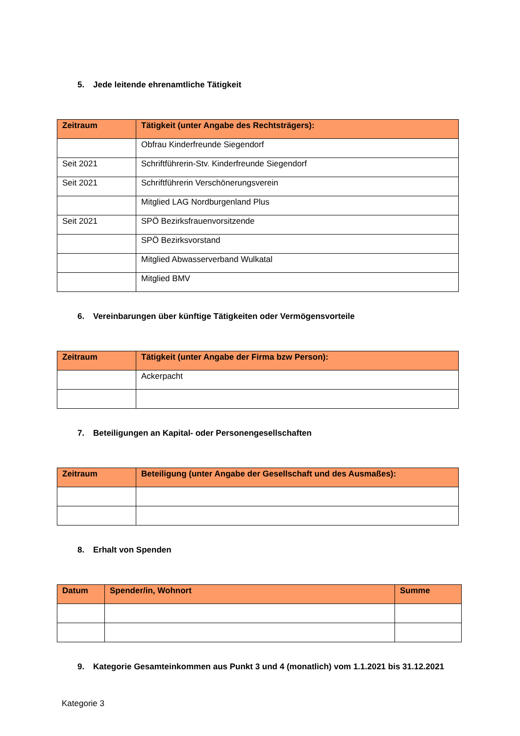5. Jede leitende ehrenamtliche Tätigkeit
| Zeitraum | Tätigkeit (unter Angabe des Rechtsträgers): |
| --- | --- |
| | Obfrau Kinderfreunde Siegendorf |
| Seit 2021 | Schriftführerin-Stv. Kinderfreunde Siegendorf |
| Seit 2021 | Schriftführerin Verschönerungsverein |
| | Mitglied LAG Nordburgenland Plus |
| Seit 2021 | SPÖ Bezirksfrauenvorsitzende |
| | SPÖ Bezirksvorstand |
| | Mitglied Abwasserverband Wulkatal |
| | Mitglied BMV |
6. Vereinbarungen über künftige Tätigkeiten oder Vermögensvorteile
| Zeitraum | Tätigkeit (unter Angabe der Firma bzw Person): |
| --- | --- |
| | Ackerpacht |
7. Beteiligungen an Kapital- oder Personengesellschaften
| Zeitraum | Beteiligung (unter Angabe der Gesellschaft und des Ausmaßes): |
| --- | --- |
8. Erhalt von Spenden
| Datum | Spender/in, Wohnort | Summe |
| --- | --- | --- |
9. Kategorie Gesamteinkommen aus Punkt 3 und 4 (monatlich) vom 1.1.2021 bis 31.12.2021
Kategorie 3